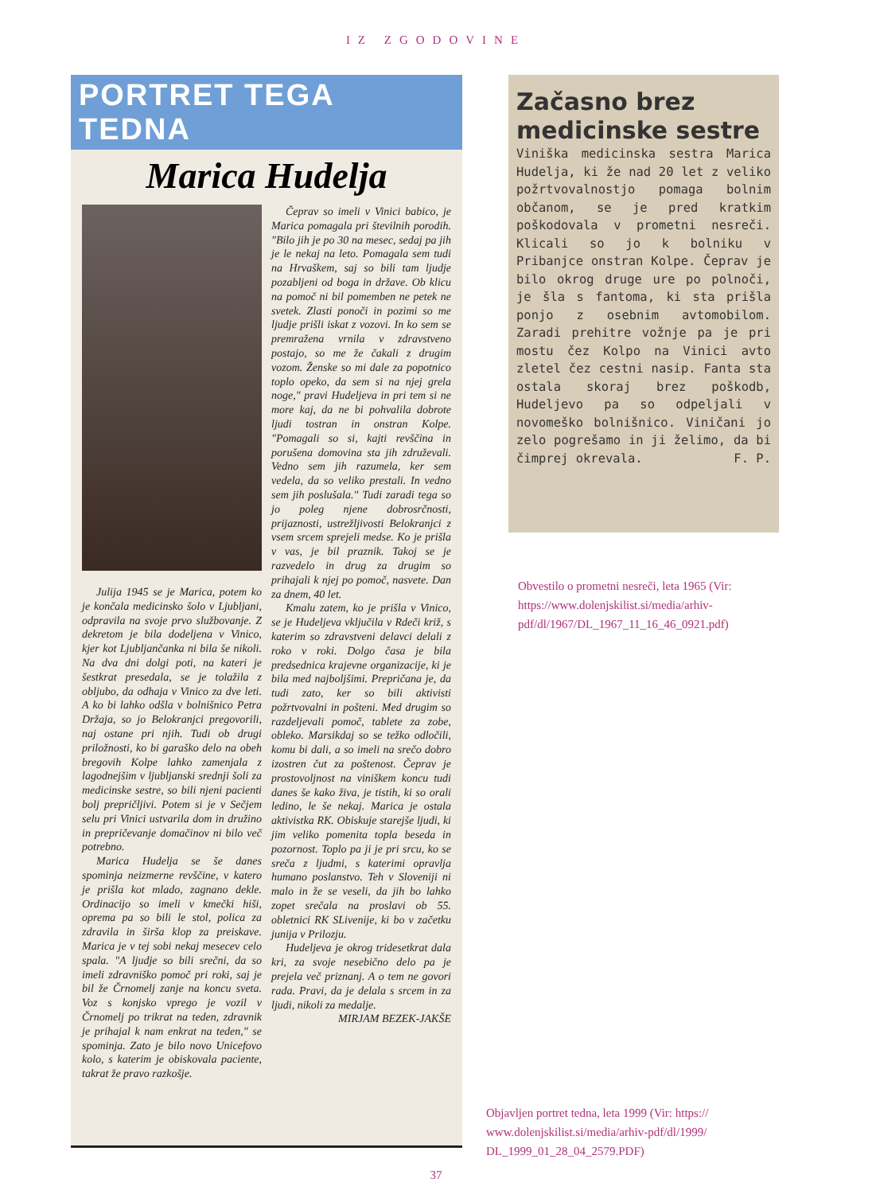IZ ZGODOVINE
PORTRET TEGA TEDNA
Marica Hudelja
Julija 1945 se je Marica, potem ko je končala medicinsko šolo v Ljubljani, odpravila na svoje prvo službovanje. Z dekretom je bila dodeljena v Vinico, kjer kot Ljubljančanka ni bila še nikoli. Na dva dni dolgi poti, na kateri je šestkrat presedala, se je tolažila z obljubo, da odhaja v Vinico za dve leti. A ko bi lahko odšla v bolnišnico Petra Držaja, so jo Belokranjci pregovorili, naj ostane pri njih. Tudi ob drugi priložnosti, ko bi garaško delo na obeh bregovih Kolpe lahko zamenjala z lagodnejšim v ljubljanski srednji šoli za medicinske sestre, so bili njeni pacienti bolj prepričljivi. Potem si je v Sečjem selu pri Vinici ustvarila dom in družino in prepričevanje domačinov ni bilo več potrebno.
Marica Hudelja se še danes spominja neizmerne revščine, v katero je prišla kot mlado, zagnano dekle. Ordinacijo so imeli v kmečki hiši, oprema pa so bili le stol, polica za zdravila in širša klop za preiskave. Marica je v tej sobi nekaj mesecev celo spala. "A ljudje so bili srečni, da so imeli zdravniško pomoč pri roki, saj je bil že Črnomelj zanje na koncu sveta. Voz s konjsko vprego je vozil v Črnomelj po trikrat na teden, zdravnik je prihajal k nam enkrat na teden," se spominja. Zato je bilo novo Unicefovo kolo, s katerim je obiskovala paciente, takrat že pravo razkošje.
Čeprav so imeli v Vinici babico, je Marica pomagala pri številnih porodih. "Bilo jih je po 30 na mesec, sedaj pa jih je le nekaj na leto. Pomagala sem tudi na Hrvaškem, saj so bili tam ljudje pozabljeni od boga in države. Ob klicu na pomoč ni bil pomemben ne petek ne svetek. Zlasti ponoči in pozimi so me ljudje prišli iskat z vozovi. In ko sem se premražena vrnila v zdravstveno postajo, so me že čakali z drugim vozom. Ženske so mi dale za popotnico toplo opeko, da sem si na njej grela noge," pravi Hudeljeva in pri tem si ne more kaj, da ne bi pohvalila dobrote ljudi tostran in onstran Kolpe. "Pomagali so si, kajti revščina in porušena domovina sta jih združevali. Vedno sem jih razumela, ker sem vedela, da so veliko prestali. In vedno sem jih poslušala." Tudi zaradi tega so jo poleg njene dobrosrčnosti, prijaznosti, ustrežljivosti Belokranjci z vsem srcem sprejeli medse. Ko je prišla v vas, je bil praznik. Takoj se je razvedelo in drug za drugim so prihajali k njej po pomoč, nasvete. Dan za dnem, 40 let.
Kmalu zatem, ko je prišla v Vinico, se je Hudeljeva vključila v Rdeči križ, s katerim so zdravstveni delavci delali z roko v roki. Dolgo časa je bila predsednica krajevne organizacije, ki je bila med najboljšimi. Prepričana je, da tudi zato, ker so bili aktivisti požrtvovalni in pošteni. Med drugim so razdeljevali pomoč, tablete za zobe, obleko. Marsikdaj so se težko odločili, komu bi dali, a so imeli na srečo dobro izostren čut za poštenost. Čeprav je prostovoljnost na viniškem koncu tudi danes še kako živa, je tistih, ki so orali ledino, le še nekaj. Marica je ostala aktivistka RK. Obiskuje starejše ljudi, ki jim veliko pomenita topla beseda in pozornost. Toplo pa ji je pri srcu, ko se sreča z ljudmi, s katerimi opravlja humano poslanstvo. Teh v Sloveniji ni malo in že se veseli, da jih bo lahko zopet srečala na proslavi ob 55. obletnici RK SLivenije, ki bo v začetku junija v Prilozju.
Hudeljeva je okrog tridesetkrat dala kri, za svoje nesebično delo pa je prejela več priznanj. A o tem ne govori rada. Pravi, da je delala s srcem in za ljudi, nikoli za medalje.
MIRJAM BEZEK-JAKŠE
Začasno brez medicinske sestre
Viniška medicinska sestra Marica Hudelja, ki že nad 20 let z veliko požrtvovalnostjo pomaga bolnim občanom, se je pred kratkim poškodovala v prometni nesreči. Klicali so jo k bolniku v Pribanjce onstran Kolpe. Čeprav je bilo okrog druge ure po polnoči, je šla s fantoma, ki sta prišla ponjo z osebnim avtomobilom. Zaradi prehitre vožnje pa je pri mostu čez Kolpo na Vinici avto zletel čez cestni nasip. Fanta sta ostala skoraj brez poškodb, Hudeljevo pa so odpeljali v novomeško bolnišnico. Viničani jo zelo pogrešamo in ji želimo, da bi čimprej okrevala. F. P.
Obvestilo o prometni nesreči, leta 1965 (Vir: https://www.dolenjskilist.si/media/arhiv-pdf/dl/1967/DL_1967_11_16_46_0921.pdf)
Objavljen portret tedna, leta 1999 (Vir: https:// www.dolenjskilist.si/media/arhiv-pdf/dl/1999/ DL_1999_01_28_04_2579.PDF)
37